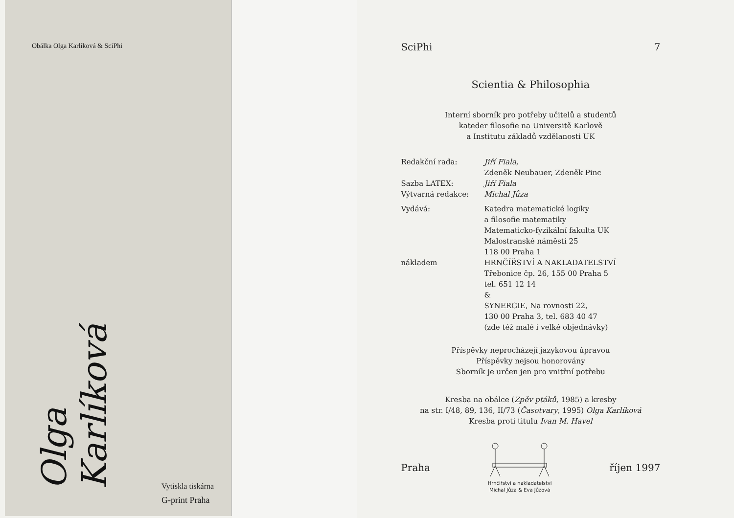Obálka Olga Karlíková & SciPhi
Olga Karlíková
Vytiskla tiskárna
G-print Praha
SciPhi 7
Scientia & Philosophia
Interní sborník pro potřeby učitelů a studentů
kateder filosofie na Universitě Karlově
a Institutu základů vzdělanosti UK
| Redakční rada: | Jiří Fiala, Zdeněk Neubauer, Zdeněk Pinc |
| Sazba LATEX: | Jiří Fiala |
| Výtvarná redakce: | Michal Jůza |
| Vydává: | Katedra matematické logiky a filosofie matematiky Matematicko-fyzikální fakulta UK Malostranské náměstí 25 118 00 Praha 1 |
| nákladem | HRNČÍŘSTVÍ A NAKLADATELSTVÍ Třebonice čp. 26, 155 00 Praha 5 tel. 651 12 14 & SYNERGIE, Na rovnosti 22, 130 00 Praha 3, tel. 683 40 47 (zde též malé i velké objednávky) |
Příspěvky neprocházejí jazykovou úpravou
Příspěvky nejsou honorovány
Sborník je určen jen pro vnitřní potřebu
Kresba na obálce (Zpěv ptáků, 1985) a kresby
na str. I/48, 89, 136, II/73 (Časotvary, 1995) Olga Karlíková
Kresba proti titulu Ivan M. Havel
Praha
Hrnčířství a nakladatelství
Michal Jůza & Eva Jůzová
říjen 1997